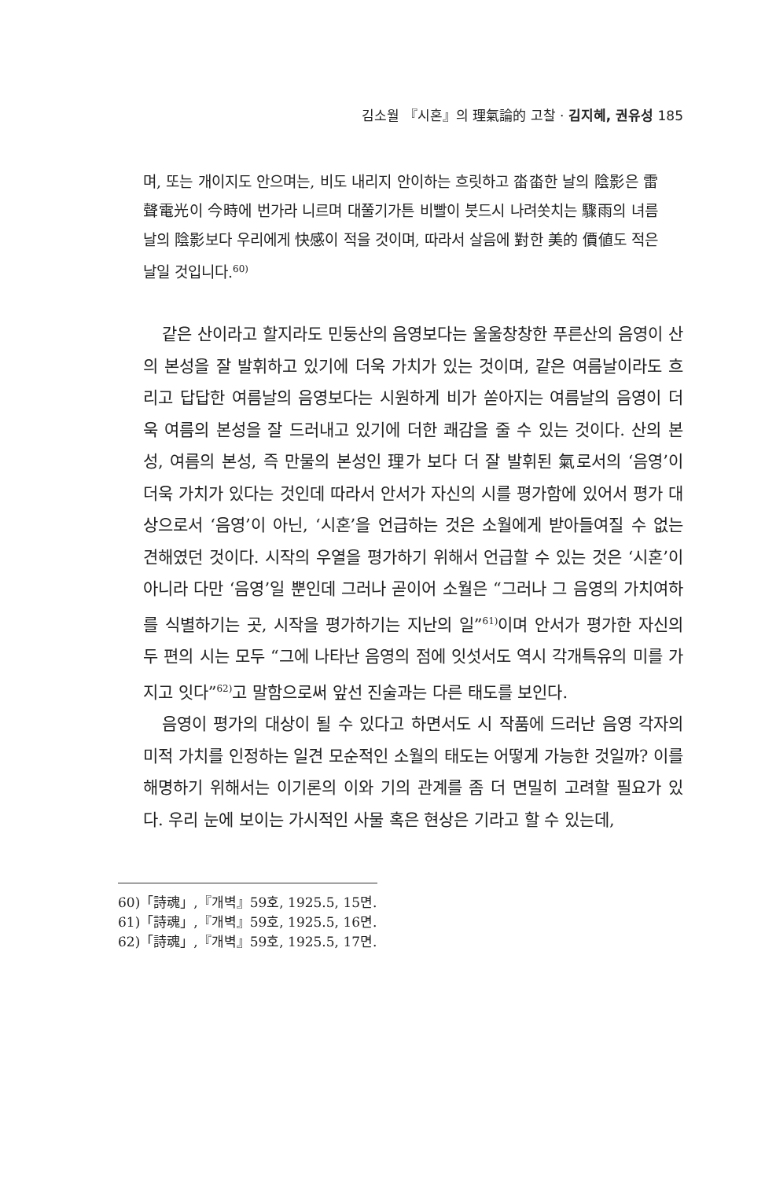김소월 『시혼』의 理氣論的 고찰 · 김지혜, 권유성 185
며, 또는 개이지도 안으며는, 비도 내리지 안이하는 흐릿하고 畓畓한 날의 陰影은 雷聲電光이 今時에 번가라 니르며 대쭐기가튼 비빨이 붓드시 나려쏫치는 驟雨의 녀름날의 陰影보다 우리에게 快感이 적을 것이며, 따라서 살음에 對한 美的 價値도 적은 날일 것입니다.<sup>60)</sup>
같은 산이라고 할지라도 민둥산의 음영보다는 울울창창한 푸른산의 음영이 산의 본성을 잘 발휘하고 있기에 더욱 가치가 있는 것이며, 같은 여름날이라도 흐리고 답답한 여름날의 음영보다는 시원하게 비가 쏟아지는 여름날의 음영이 더욱 여름의 본성을 잘 드러내고 있기에 더한 쾌감을 줄 수 있는 것이다. 산의 본성, 여름의 본성, 즉 만물의 본성인 理가 보다 더 잘 발휘된 氣로서의 ‘음영’이 더욱 가치가 있다는 것인데 따라서 안서가 자신의 시를 평가함에 있어서 평가 대상으로서 ‘음영’이 아닌, ‘시혼’을 언급하는 것은 소월에게 받아들여질 수 없는 견해였던 것이다. 시작의 우열을 평가하기 위해서 언급할 수 있는 것은 ‘시혼’이 아니라 다만 ‘음영’일 뿐인데 그러나 곧이어 소월은 “그러나 그 음영의 가치여하를 식별하기는 곳, 시작을 평가하기는 지난의 일”<sup>61)</sup>이며 안서가 평가한 자신의 두 편의 시는 모두 “그에 나타난 음영의 점에 잇섯서도 역시 각개특유의 미를 가지고 잇다”<sup>62)</sup>고 말함으로써 앞선 진술과는 다른 태도를 보인다.
음영이 평가의 대상이 될 수 있다고 하면서도 시 작품에 드러난 음영 각자의 미적 가치를 인정하는 일견 모순적인 소월의 태도는 어떻게 가능한 것일까? 이를 해명하기 위해서는 이기론의 이와 기의 관계를 좀 더 면밀히 고려할 필요가 있다. 우리 눈에 보이는 가시적인 사물 혹은 현상은 기라고 할 수 있는데,
60)「詩魂」,『개벽』59호, 1925.5, 15면.
61)「詩魂」,『개벽』59호, 1925.5, 16면.
62)「詩魂」,『개벽』59호, 1925.5, 17면.